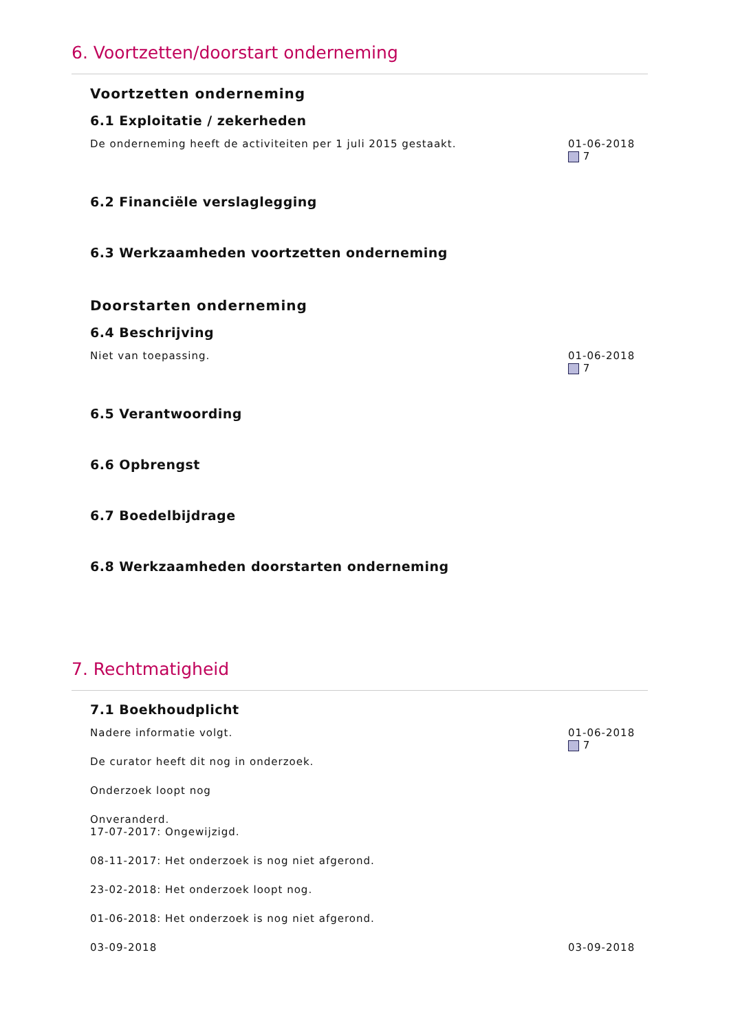6. Voortzetten/doorstart onderneming
Voortzetten onderneming
6.1 Exploitatie / zekerheden
De onderneming heeft de activiteiten per 1 juli 2015 gestaakt.
01-06-2018
7
6.2 Financiële verslaglegging
6.3 Werkzaamheden voortzetten onderneming
Doorstarten onderneming
6.4 Beschrijving
Niet van toepassing. 01-06-2018
7
6.5 Verantwoording
6.6 Opbrengst
6.7 Boedelbijdrage
6.8 Werkzaamheden doorstarten onderneming
7. Rechtmatigheid
7.1 Boekhoudplicht
Nadere informatie volgt.
De curator heeft dit nog in onderzoek.
Onderzoek loopt nog
Onveranderd.
17-07-2017: Ongewijzigd.
08-11-2017: Het onderzoek is nog niet afgerond.
23-02-2018: Het onderzoek loopt nog.
01-06-2018: Het onderzoek is nog niet afgerond.
01-06-2018
7
03-09-2018 03-09-2018